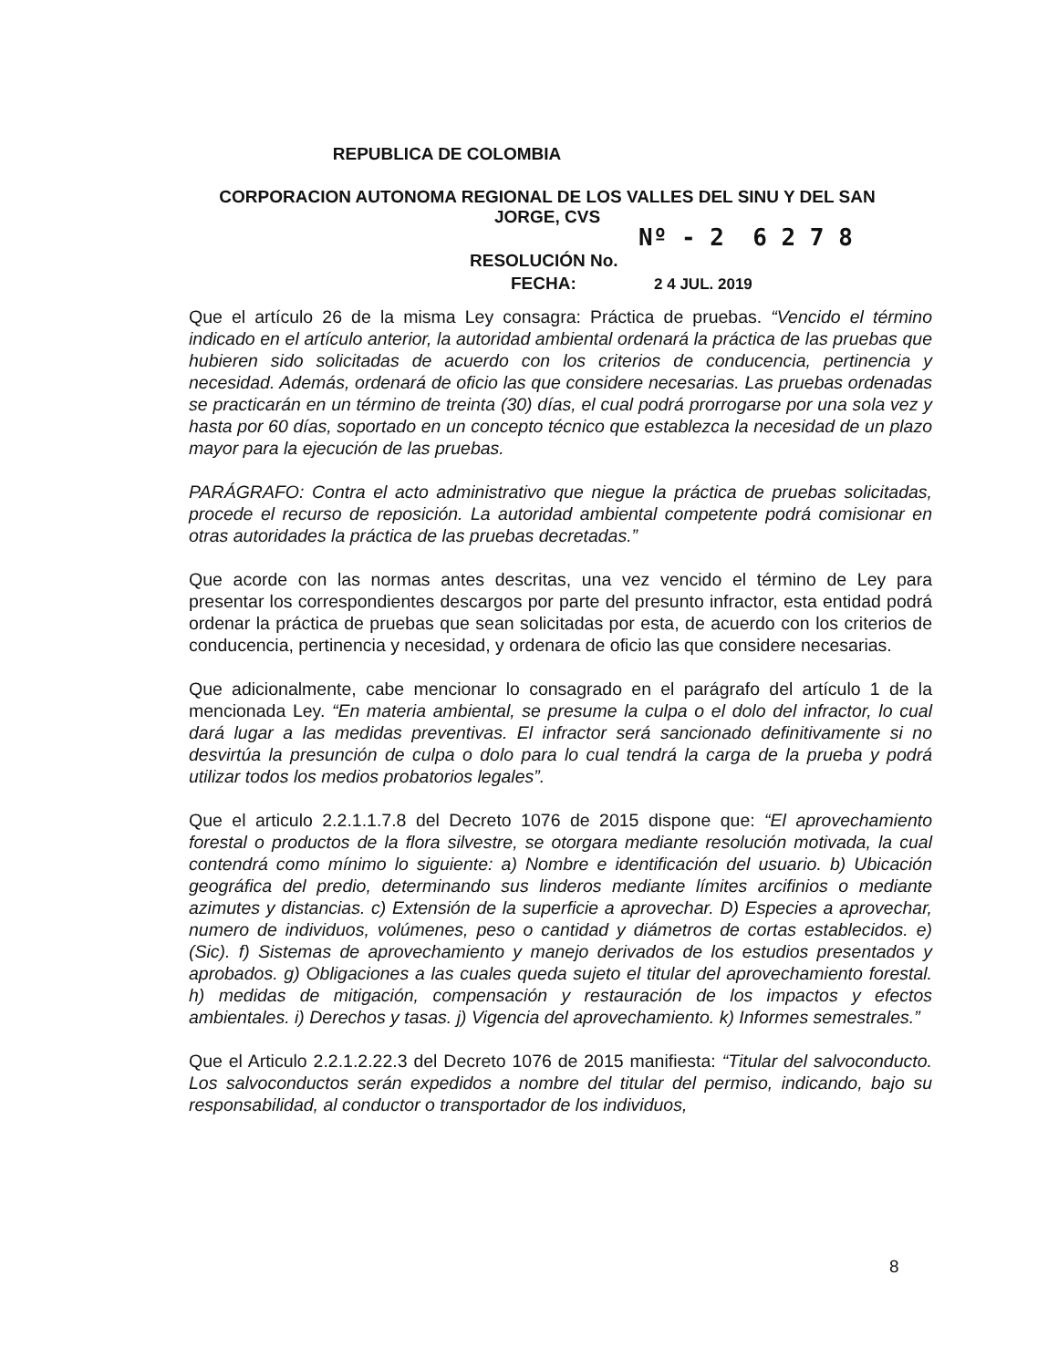REPUBLICA DE COLOMBIA
CORPORACION AUTONOMA REGIONAL DE LOS VALLES DEL SINU Y DEL SAN JORGE, CVS
Nº - 2 6 2 7 8
RESOLUCIÓN No.
FECHA: 2 4 JUL. 2019
Que el artículo 26 de la misma Ley consagra: Práctica de pruebas. “Vencido el término indicado en el artículo anterior, la autoridad ambiental ordenará la práctica de las pruebas que hubieren sido solicitadas de acuerdo con los criterios de conducencia, pertinencia y necesidad. Además, ordenará de oficio las que considere necesarias. Las pruebas ordenadas se practicarán en un término de treinta (30) días, el cual podrá prorrogarse por una sola vez y hasta por 60 días, soportado en un concepto técnico que establezca la necesidad de un plazo mayor para la ejecución de las pruebas.
PARÁGRAFO: Contra el acto administrativo que niegue la práctica de pruebas solicitadas, procede el recurso de reposición. La autoridad ambiental competente podrá comisionar en otras autoridades la práctica de las pruebas decretadas.”
Que acorde con las normas antes descritas, una vez vencido el término de Ley para presentar los correspondientes descargos por parte del presunto infractor, esta entidad podrá ordenar la práctica de pruebas que sean solicitadas por esta, de acuerdo con los criterios de conducencia, pertinencia y necesidad, y ordenara de oficio las que considere necesarias.
Que adicionalmente, cabe mencionar lo consagrado en el parágrafo del artículo 1 de la mencionada Ley. “En materia ambiental, se presume la culpa o el dolo del infractor, lo cual dará lugar a las medidas preventivas. El infractor será sancionado definitivamente si no desvirtúa la presunción de culpa o dolo para lo cual tendrá la carga de la prueba y podrá utilizar todos los medios probatorios legales”.
Que el articulo 2.2.1.1.7.8 del Decreto 1076 de 2015 dispone que: “El aprovechamiento forestal o productos de la flora silvestre, se otorgara mediante resolución motivada, la cual contendrá como mínimo lo siguiente: a) Nombre e identificación del usuario. b) Ubicación geográfica del predio, determinando sus linderos mediante límites arcifinios o mediante azimutes y distancias. c) Extensión de la superficie a aprovechar. D) Especies a aprovechar, numero de individuos, volúmenes, peso o cantidad y diámetros de cortas establecidos. e) (Sic). f) Sistemas de aprovechamiento y manejo derivados de los estudios presentados y aprobados. g) Obligaciones a las cuales queda sujeto el titular del aprovechamiento forestal. h) medidas de mitigación, compensación y restauración de los impactos y efectos ambientales. i) Derechos y tasas. j) Vigencia del aprovechamiento. k) Informes semestrales.”
Que el Articulo 2.2.1.2.22.3 del Decreto 1076 de 2015 manifiesta: “Titular del salvoconducto. Los salvoconductos serán expedidos a nombre del titular del permiso, indicando, bajo su responsabilidad, al conductor o transportador de los individuos,
8